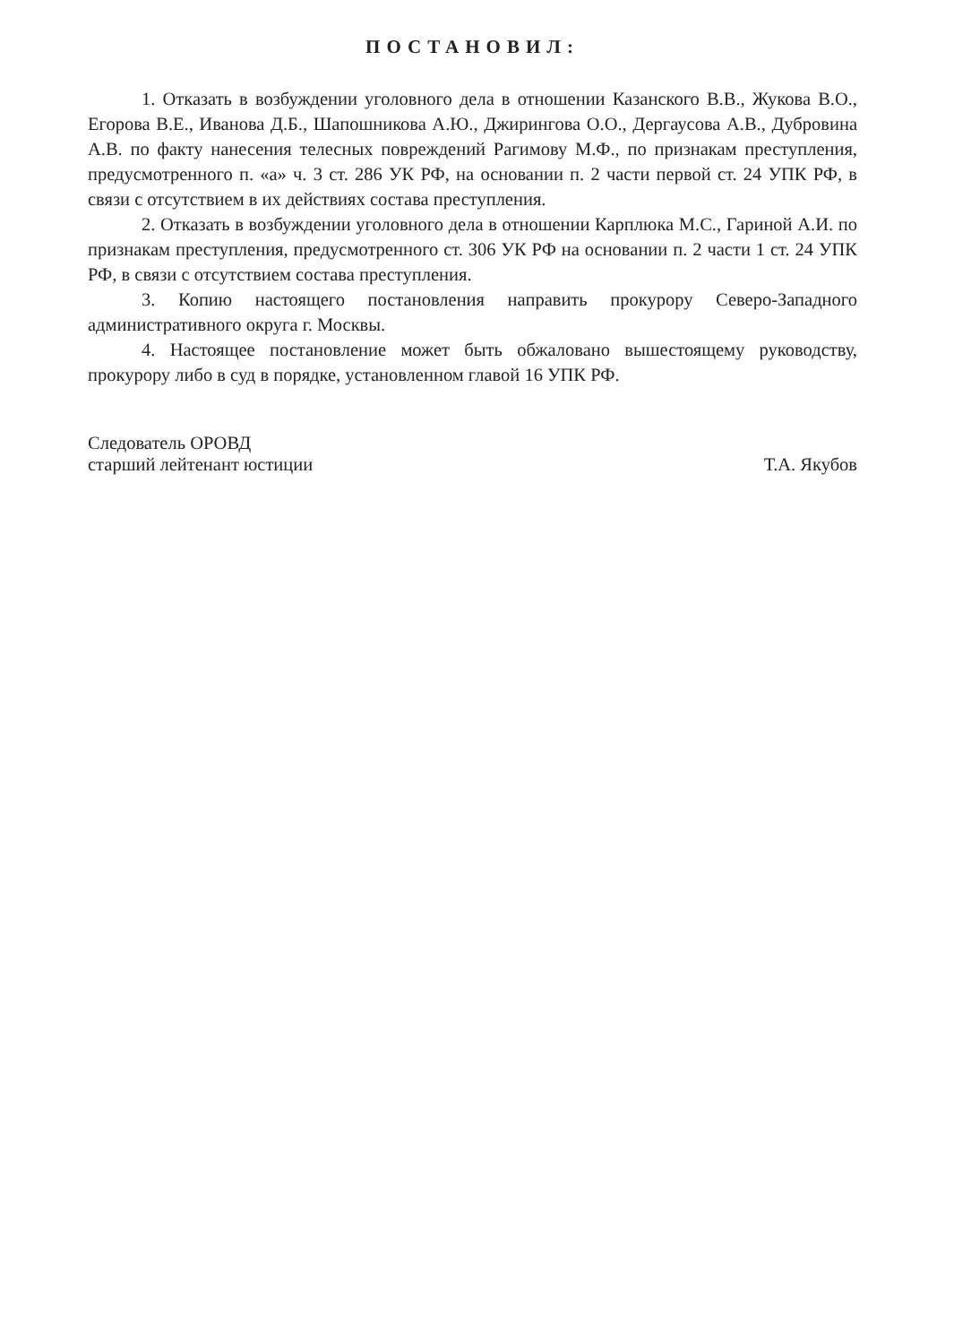ПОСТАНОВИЛ:
1. Отказать в возбуждении уголовного дела в отношении Казанского В.В., Жукова В.О., Егорова В.Е., Иванова Д.Б., Шапошникова А.Ю., Джирингова О.О., Дергаусова А.В., Дубровина А.В. по факту нанесения телесных повреждений Рагимову М.Ф., по признакам преступления, предусмотренного п. «а» ч. 3 ст. 286 УК РФ, на основании п. 2 части первой ст. 24 УПК РФ, в связи с отсутствием в их действиях состава преступления.
2. Отказать в возбуждении уголовного дела в отношении Карплюка М.С., Гариной А.И. по признакам преступления, предусмотренного ст. 306 УК РФ на основании п. 2 части 1 ст. 24 УПК РФ, в связи с отсутствием состава преступления.
3. Копию настоящего постановления направить прокурору Северо-Западного административного округа г. Москвы.
4. Настоящее постановление может быть обжаловано вышестоящему руководству, прокурору либо в суд в порядке, установленном главой 16 УПК РФ.
Следователь ОРОВД
старший лейтенант юстиции
Т.А. Якубов